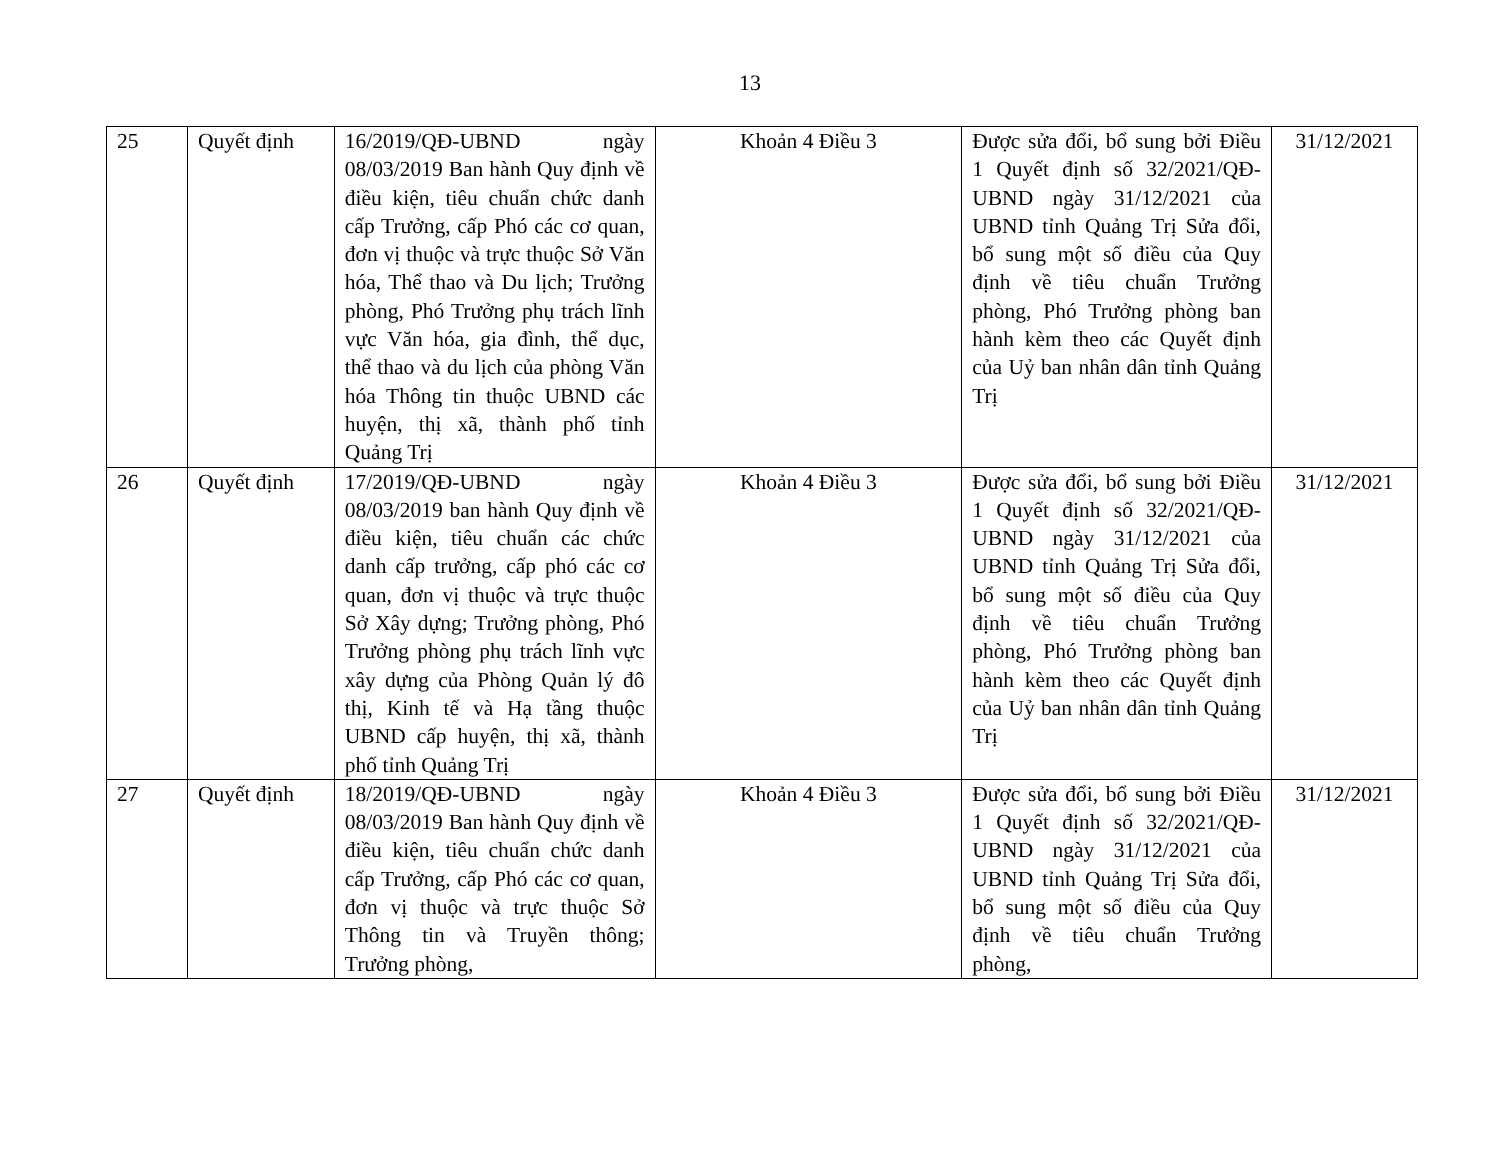13
| 25 | Quyết định | 16/2019/QĐ-UBND ngày 08/03/2019 Ban hành Quy định về điều kiện, tiêu chuẩn chức danh cấp Trưởng, cấp Phó các cơ quan, đơn vị thuộc và trực thuộc Sở Văn hóa, Thể thao và Du lịch; Trưởng phòng, Phó Trưởng phụ trách lĩnh vực Văn hóa, gia đình, thể dục, thể thao và du lịch của phòng Văn hóa Thông tin thuộc UBND các huyện, thị xã, thành phố tỉnh Quảng Trị | Khoản 4 Điều 3 | Được sửa đổi, bổ sung bởi Điều 1 Quyết định số 32/2021/QĐ-UBND ngày 31/12/2021 của UBND tỉnh Quảng Trị Sửa đổi, bổ sung một số điều của Quy định về tiêu chuẩn Trưởng phòng, Phó Trưởng phòng ban hành kèm theo các Quyết định của Uỷ ban nhân dân tỉnh Quảng Trị | 31/12/2021 |
| 26 | Quyết định | 17/2019/QĐ-UBND ngày 08/03/2019 ban hành Quy định về điều kiện, tiêu chuẩn các chức danh cấp trưởng, cấp phó các cơ quan, đơn vị thuộc và trực thuộc Sở Xây dựng; Trưởng phòng, Phó Trưởng phòng phụ trách lĩnh vực xây dựng của Phòng Quản lý đô thị, Kinh tế và Hạ tầng thuộc UBND cấp huyện, thị xã, thành phố tỉnh Quảng Trị | Khoản 4 Điều 3 | Được sửa đổi, bổ sung bởi Điều 1 Quyết định số 32/2021/QĐ-UBND ngày 31/12/2021 của UBND tỉnh Quảng Trị Sửa đổi, bổ sung một số điều của Quy định về tiêu chuẩn Trưởng phòng, Phó Trưởng phòng ban hành kèm theo các Quyết định của Uỷ ban nhân dân tỉnh Quảng Trị | 31/12/2021 |
| 27 | Quyết định | 18/2019/QĐ-UBND ngày 08/03/2019 Ban hành Quy định về điều kiện, tiêu chuẩn chức danh cấp Trưởng, cấp Phó các cơ quan, đơn vị thuộc và trực thuộc Sở Thông tin và Truyền thông; Trưởng phòng, | Khoản 4 Điều 3 | Được sửa đổi, bổ sung bởi Điều 1 Quyết định số 32/2021/QĐ-UBND ngày 31/12/2021 của UBND tỉnh Quảng Trị Sửa đổi, bổ sung một số điều của Quy định về tiêu chuẩn Trưởng phòng, | 31/12/2021 |